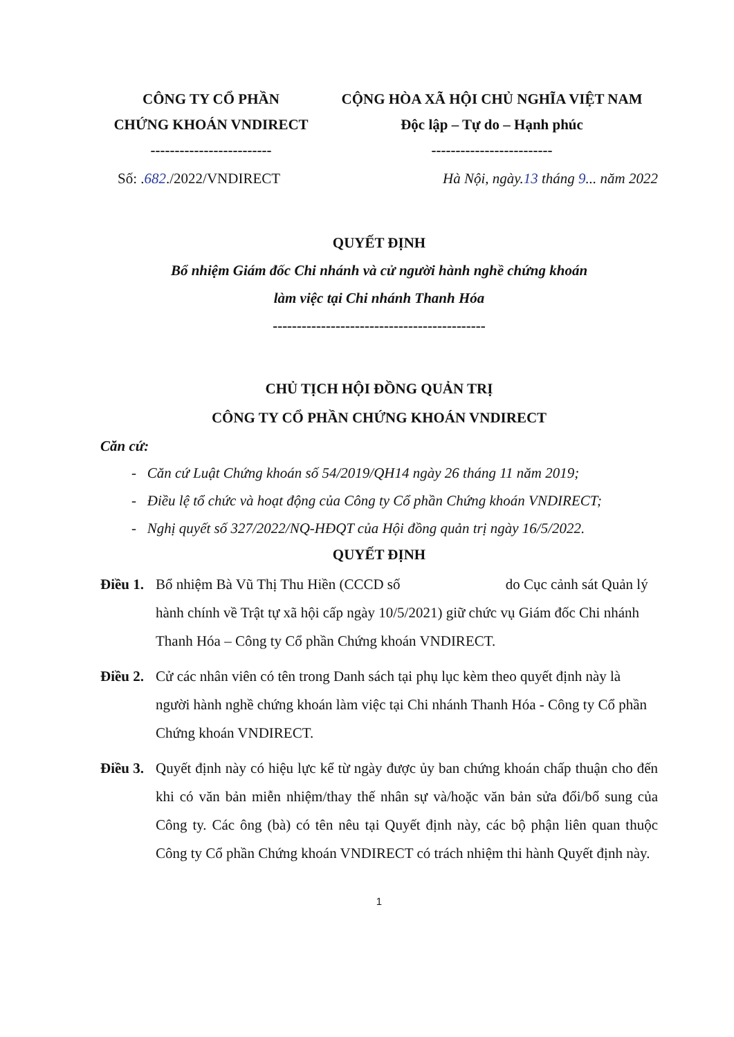CÔNG TY CỔ PHẦN
CHỨNG KHOÁN VNDIRECT
-------------------------
CỘNG HÒA XÃ HỘI CHỦ NGHĨA VIỆT NAM
Độc lập – Tự do – Hạnh phúc
-------------------------
Số: .682./2022/VNDIRECT Hà Nội, ngày.13 tháng 9... năm 2022
QUYẾT ĐỊNH
Bổ nhiệm Giám đốc Chi nhánh và cử người hành nghề chứng khoán
làm việc tại Chi nhánh Thanh Hóa
--------------------------------------------
CHỦ TỊCH HỘI ĐỒNG QUẢN TRỊ
CÔNG TY CỔ PHẦN CHỨNG KHOÁN VNDIRECT
Căn cứ:
- Căn cứ Luật Chứng khoán số 54/2019/QH14 ngày 26 tháng 11 năm 2019;
- Điều lệ tổ chức và hoạt động của Công ty Cổ phần Chứng khoán VNDIRECT;
- Nghị quyết số 327/2022/NQ-HĐQT của Hội đồng quản trị ngày 16/5/2022.
QUYẾT ĐỊNH
Điều 1.
Bổ nhiệm Bà Vũ Thị Thu Hiền (CCCD số do Cục cảnh sát Quản lý hành chính về Trật tự xã hội cấp ngày 10/5/2021) giữ chức vụ Giám đốc Chi nhánh Thanh Hóa – Công ty Cổ phần Chứng khoán VNDIRECT.
Điều 2.
Cử các nhân viên có tên trong Danh sách tại phụ lục kèm theo quyết định này là người hành nghề chứng khoán làm việc tại Chi nhánh Thanh Hóa - Công ty Cổ phần Chứng khoán VNDIRECT.
Điều 3.
Quyết định này có hiệu lực kể từ ngày được ủy ban chứng khoán chấp thuận cho đến khi có văn bản miễn nhiệm/thay thế nhân sự và/hoặc văn bản sửa đổi/bổ sung của Công ty. Các ông (bà) có tên nêu tại Quyết định này, các bộ phận liên quan thuộc Công ty Cổ phần Chứng khoán VNDIRECT có trách nhiệm thi hành Quyết định này.
1